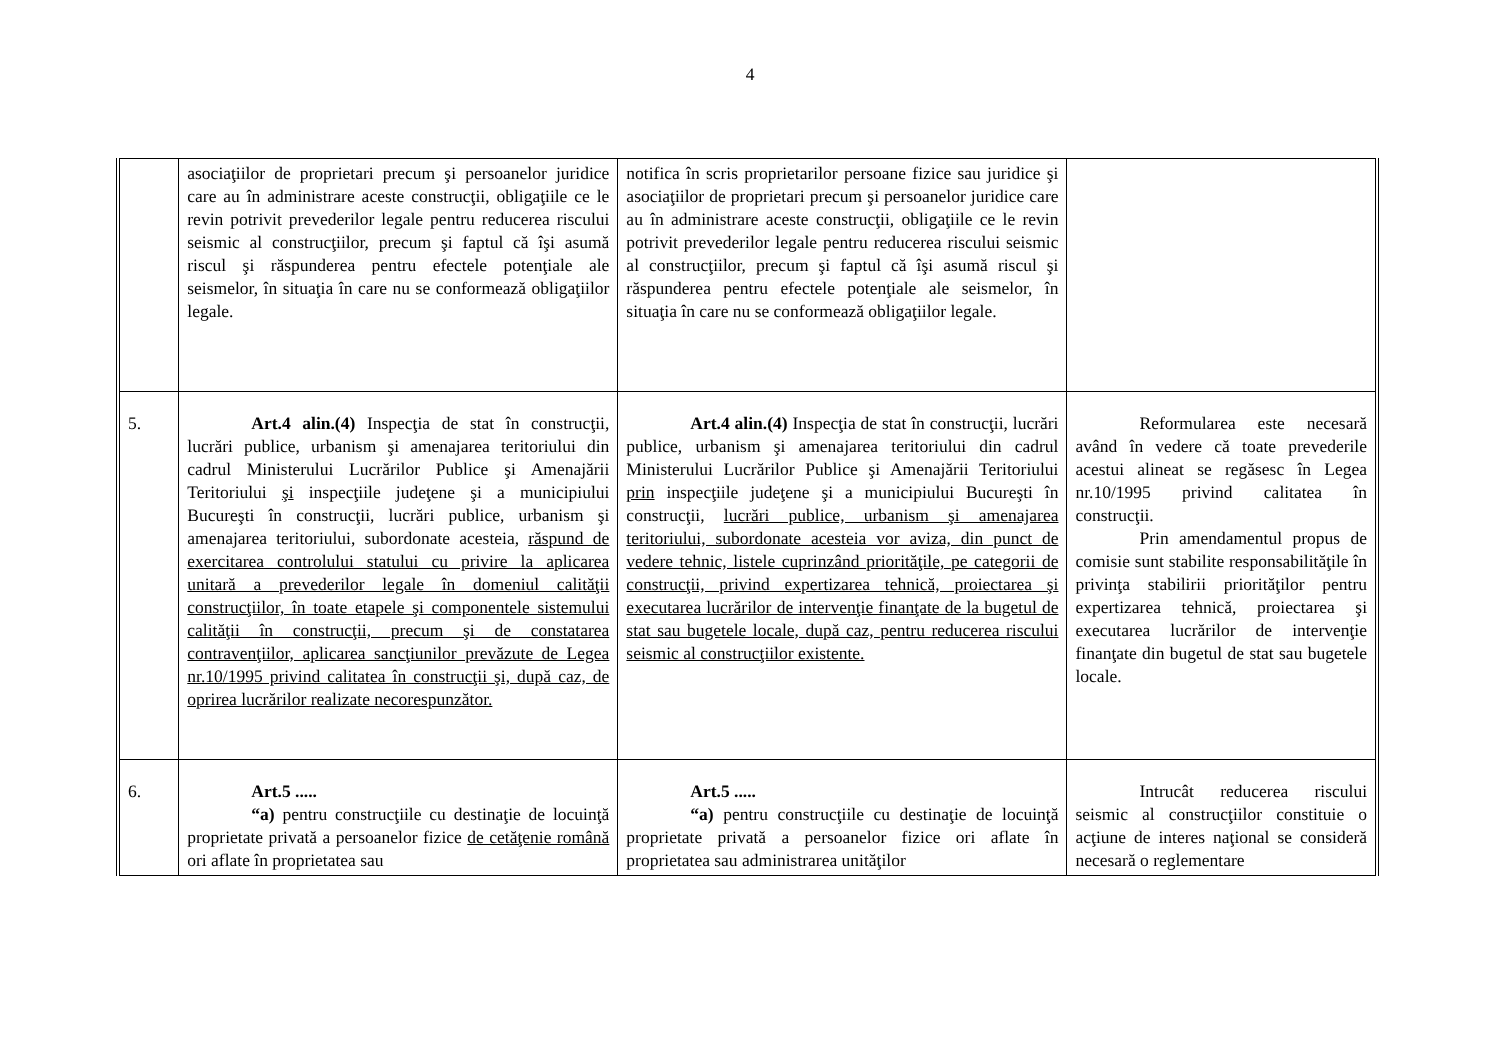4
| | asociaţiilor de proprietari precum şi persoanelor juridice care au în administrare aceste construcţii, obligaţiile ce le revin potrivit prevederilor legale pentru reducerea riscului seismic al construcţiilor, precum şi faptul că îşi asumă riscul şi răspunderea pentru efectele potenţiale ale seismelor, în situaţia în care nu se conformează obligaţiilor legale. | notifica în scris proprietarilor persoane fizice sau juridice şi asociaţiilor de proprietari precum şi persoanelor juridice care au în administrare aceste construcţii, obligaţiile ce le revin potrivit prevederilor legale pentru reducerea riscului seismic al construcţiilor, precum şi faptul că îşi asumă riscul şi răspunderea pentru efectele potenţiale ale seismelor, în situaţia în care nu se conformează obligaţiilor legale. | |
| 5. | Art.4 alin.(4) Inspecţia de stat în construcţii, lucrări publice, urbanism şi amenajarea teritoriului din cadrul Ministerului Lucrărilor Publice şi Amenajării Teritoriului şi inspecţiile judeţene şi a municipiului Bucureşti în construcţii, lucrări publice, urbanism şi amenajarea teritoriului, subordonate acesteia, răspund de exercitarea controlului statului cu privire la aplicarea unitară a prevederilor legale în domeniul calităţii construcţiilor, în toate etapele şi componentele sistemului calităţii în construcţii, precum şi de constatarea contravenţiilor, aplicarea sancţiunilor prevăzute de Legea nr.10/1995 privind calitatea în construcţii şi, după caz, de oprirea lucrărilor realizate necorespunzător. | Art.4 alin.(4) Inspecţia de stat în construcţii, lucrări publice, urbanism şi amenajarea teritoriului din cadrul Ministerului Lucrărilor Publice şi Amenajării Teritoriului prin inspecţiile judeţene şi a municipiului Bucureşti în construcţii, lucrări publice, urbanism şi amenajarea teritoriului, subordonate acesteia vor aviza, din punct de vedere tehnic, listele cuprinzând priorităţile, pe categorii de construcţii, privind expertizarea tehnică, proiectarea şi executarea lucrărilor de intervenţie finanţate de la bugetul de stat sau bugetele locale, după caz, pentru reducerea riscului seismic al construcţiilor existente. | Reformularea este necesară având în vedere că toate prevederile acestui alineat se regăsesc în Legea nr.10/1995 privind calitatea în construcţii. Prin amendamentul propus de comisie sunt stabilite responsabilităţile în privinţa stabilirii priorităţilor pentru expertizarea tehnică, proiectarea şi executarea lucrărilor de intervenţie finanţate din bugetul de stat sau bugetele locale. |
| 6. | Art.5 ..... “a) pentru construcţiile cu destinaţie de locuinţă proprietate privată a persoanelor fizice de cetăţenie română ori aflate în proprietatea sau | Art.5 ..... “a) pentru construcţiile cu destinaţie de locuinţă proprietate privată a persoanelor fizice ori aflate în proprietatea sau administrarea unităţilor | Intrucât reducerea riscului seismic al construcţiilor constituie o acţiune de interes naţional se consideră necesară o reglementare |